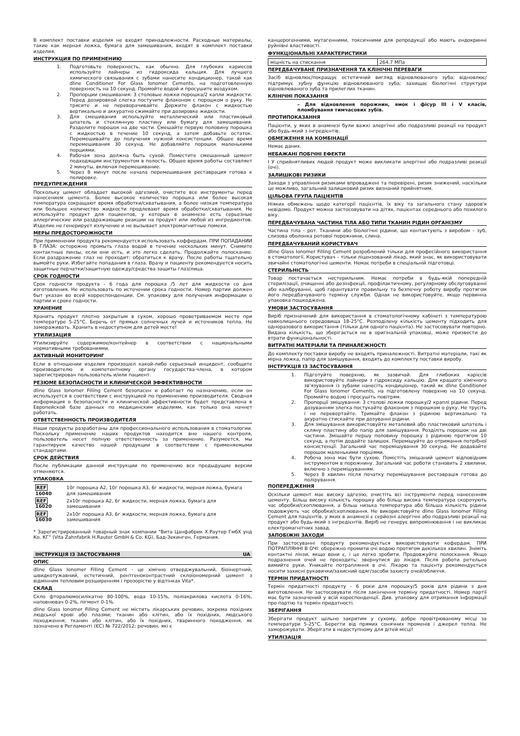В комплект поставки изделия не входят принадлежности. Расходные материалы, такие как мерная ложка, бумага для замешивания, входят в комплект поставки изделия.
ИНСТРУКЦИЯ ПО ПРИМЕНЕНИЮ
1. Подготовьте поверхность, как обычно. Для глубоких кариесов используйте лайнеры из гидроксида кальция. Для лучшего химического связывания с зубами нанесите кондиционер, такой как dline Conditioner For Glass Ionomer Cements, на подготовленную поверхность на 10 секунд. Промойте водой и просушите воздухом.
2. Пропорции смешивания: 3 столовые ложки порошка/2 капли жидкости. Перед дозировкой слегка постучите флаконом с порошком о руку. Не трясите и не переворачивайте. Держите флакон с жидкостью вертикально и аккуратно сжимайте при дозировке жидкости.
3. Для смешивания используйте металлический или пластиковый шпатель и стеклянную пластину или бумагу для замешивания. Разделите порошок на две части. Смешайте первую половину порошка с жидкостью в течение 10 секунд, а затем добавьте остаток. Перемешивайте до получения нужной консистенции. Общее время перемешивания 30 секунд. Не добавляйте порошок маленькими порциями.
4. Рабочая зона должна быть сухой. Поместите смешанный цемент подходящим инструментом в полость. Общее время работы составляет 2 минуты, включая перемешивание.
5. Через 8 минут после начала перемешивания реставрация готова к полировке.
ПРЕДУПРЕЖДЕНИЯ
Поскольку цемент обладает высокой адгезией, очистите все инструменты перед нанесением цемента. Более высокое количество порошка или более высокая температура сокращают время обработки/схватывания, а более низкая температура или большее количество жидкости продлевают время обработки/схватывания. Не используйте продукт для пациентов, у которых в анамнезе есть серьезные аллергические или раздражающие реакции на продукт или любой из ингредиентов. Изделие не генерирует излучение и не вызывает электромагнитные помехи.
МЕРЫ ПРЕДОСТОРОЖНОСТИ
При применении продукта рекомендуется использовать коффердам. ПРИ ПОПАДАНИИ В ГЛАЗА: осторожно промыть глаза водой в течение нескольких минут. Снимите контактные линзы, если они есть, и это легко сделать. Продолжайте полоскание. Если раздражение глаз не проходит: обратиться к врачу. После работы тщательно вымойте руки. Избегайте попадания в глаза. Врачу и пациенту рекомендуется носить защитные перчатки/защитную одежду/средства защиты глаз/лица.
СРОК ГОДНОСТИ
Срок годности продукта - 6 года для порошка /5 лет для жидкости со дня изготовления. Не использовать по истечении срока годности. Номер партии должен быт указан во всей корреспонденции. См. упаковку для получения информации о партии и сроке годности.
ХРАНЕНИЕ
Хранить продукт плотно закрытым в сухом, хорошо проветриваемом месте при температуре 5-25°C. Беречь от прямых солнечных лучей и источников тепла. Не замораживать. Хранить в недоступном для детей месте!
УТИЛИЗАЦИЯ
Утилизируйте содержимое/контейнер в соответствии с национальными нормативными требованиями.
АКТИВНЫЙ МОНИТОРИНГ
Если в отношении изделия произошел какой-либо серьезный инцидент, сообщите производителю и компетентному органу государства-члена, в котором зарегистрирован пользователь и/или пациент.
РЕЗЮМЕ БЕЗОПАСНОСТИ И КЛИНИЧЕСКОЙ ЭФФЕКТИВНОСТИ
dline Glass Ionomer Filling Cement безопасен и работает по назначению, если он используется в соответствии с инструкцией по применению производителя. Сводная информация о безопасности и клинической эффективности будет представлена в Европейской базе данных по медицинским изделиям, как только она начнет работать.
ОТВЕТСТВЕННОСТЬ ПРОИЗВОДИТЕЛЯ
Наши продукты разработаны для профессионального использования в стоматологии. Поскольку применение наших продуктов находится вне нашего контроля, пользователь несет полную ответственность за применение. Разумеется, мы гарантируем качество нашей продукции в соответствии с применяемыми стандартами.
СРОК ДЕЙСТВИЯ
После публикации данной инструкции по применению все предыдущие версии отменяются.
УПАКОВКА
| REF 16040 | 10г порошка A2, 10г порошка A3, 6г жидкости, мерная ложка, бумага для замешивания |
| REF 16020 | 2x10г порошка A2, 6г жидкости, мерная ложка, бумага для замешивания |
| REF 16030 | 2x10г порошка A3, 6г жидкости, мерная ложка, бумага для замешивания |
* Зарегистрированный товарный знак компании "Вита Цанфабрик Х.Раутер ГмбХ унд Ко. КГ" (Vita Zahnfabrik H.Rauter GmbH & Co. KG), Бад-Зекинген, Германия.
ІНСТРУКЦІЯ ІЗ ЗАСТОСУВАННЯ UA
ОПИС
dline Glass Ionomer Filling Cement - це хімічно отверджувальний, біоінертний, швидкотужавний, естетичний, рентгеноконтрастний склоіономерний цемент з відмінним тепловим розширенням і прозорістю у відтінках Vita*.
СКЛАД
Скло фторалюмосилікатне 80-100%, вода 10-15%, поліакрилова кислота 0-16%, наповнювач 0-2%, пігмент 0-1%.
dline Glass Ionomer Filling Cement не містить лікарських речовин, зокрема похідних людської крові або плазми; тканин або клітин, або їх похідних, людського походження; тканин або клітин, або їх похідних, тваринного походження, як зазначено в Регламенті (ЄС) № 722/2012; речовин, які є
канцерогенними, мутагенними, токсичними для репродукції або мають ендокринні руйнівні властивості.
ФУНКЦІОНАЛЬНІ ХАРАКТЕРИСТИКИ
| міцність на стискання | 264.7 МПа |
ПЕРЕДБАЧУВАНЕ ПРИЗНАЧЕННЯ ТА КЛІНІЧНІ ПЕРЕВАГИ
Засіб відновлює/покращує естетичний вигляд відновлюваного зуба; відновлює/підтримує зубну функцію відновлюваного зуба; захищає біологічні структури відновлюваного зуба та прилеглих тканин.
КЛІНІЧНІ ПОКАЗАННЯ
– Для відновлення порожнин, ямок і фісур III і V класів, пломбування тимчасових зубів.
ПРОТИПОКАЗАННЯ
Пацієнти, у яких в анамнезі були важкі алергічні або подразливі реакції на продукт або будь-який з інгредієнтів.
ОБМЕЖЕННЯ НА КОМБІНАЦІЇ
Немає даних.
НЕБАЖАНІ ПОБІЧНІ ЕФЕКТИ
І У сприйнятливих людей продукт може викликати алергічні або подразливі реакції (очі).
ЗАЛИШКОВІ РИЗИКИ
Заходи з управління ризиками впроваджені та перевірені, ризик знижений, наскільки це можливо, загальний залишковий ризик визнаний прийнятним.
ЦІЛЬОВА ГРУПА ПАЦІЄНТІВ
Ніяких обмежень щодо категорії пацієнтів, їх віку та загального стану здоров'я невідомо. Продукт можна застосовувати на дітях, пацієнтах середнього або похилого віку.
ПЕРЕДБАЧУВАНА ЧАСТИНА ТІЛА АБО ТИПИ ТКАНИН РІДИН ОРГАНІЗМУ
Частина тіла – рот. Тканини або біологічні рідини, що контактують з виробом – зуб, слизова оболонка ротової порожнини, слина.
ПЕРЕДБАЧУВАНИЙ КОРИСТУВАЧ
dline Glass Ionomer Filling Cement розроблений тільки для професійного використання в стоматології. Користувач – тільки ліцензований лікар, який знає, як використовувати звичайні стоматологічні цементи. Немає потреби в спеціальній підготовці.
СТЕРИЛЬНІСТЬ
Товар постачається нестерильним. Немає потреби в будь-якій попередній стерилізації, очищенні або дезінфекції, профілактичному, регулярному обслуговуванні або калібруванні, щоб гарантувати правильну та безпечну роботу виробу протягом його передбачуваного терміну служби. Однак не використовуйте, якщо первинна упаковка пошкоджена.
УМОВИ ЗАСТОСУВАННЯ
Виріб призначений для використання в стоматологічному кабінеті з температурою навколишнього середовища 18-25°C. Розподілену кількість цементу підходить для одноразового використання (тільки для одного пацієнта). Не застосовувати повторно. Видана кількість, що зберігається не в оригінальній упаковці, може призвести до втрати функціональності.
ВИТРАТНІ МАТЕРІАЛИ ТА ПРИНАЛЕЖНОСТІ
До комплекту поставки виробу не входять приналежності. Витратні матеріали, такі як мірна ложка, папір для замішування, входять до комплекту поставки виробу.
ІНСТРУКЦІЯ ІЗ ЗАСТОСУВАННЯ
1. Підготуйте поверхню, як зазвичай. Для глибоких карієсів використовуйте лайнери з гідроксиду кальцію. Для кращого хімічного зв'язування із зубами нанесіть кондиціонер, такий як dline Conditioner For Glass Ionomer Cements, на підготовлену поверхню на 10 секунд. Промийте водою і просушіть повітрям.
2. Пропорції змішування: 3 столові ложки порошку/2 краплі рідини. Перед дозуванням злегка постукайте флаконом з порошком о руку. Не трусіть і не перевертайте. Тримайте флакон з рідиною вертикально та акуратно стискайте при дозуванні рідини.
3. Для змішування використовуйте металевий або пластиковий шпатель і скляну пластину або папір для замішування. Розділіть порошок на дві частини. Змішайте першу половину порошку з рідиною протягом 10 секунд, а потім додайте залишок. Перемішуйте до отримання потрібної консистенції. Загальний час перемішування 30 секунд. Не додавайте порошок маленькими порціями.
4. Робоча зона має бути сухою. Помістіть змішаний цемент відповідним інструментом в порожнину. Загальний час роботи становить 2 хвилини, включно з перемішуванням.
5. Через 8 хвилин після початку перемішування реставрація готова до полірування.
ПОПЕРЕДЖЕННЯ
Оскільки цемент має високу адгезію, очистіть всі інструменти перед нанесенням цементу. Більш високу кількість порошку або більш висока температура скорочують час обробки/схоплювання, а більш низька температура або більша кількість рідини подовжують час обробки/схоплювання. Не використовуйте dline Glass Ionomer Filling Cement для пацієнтів, у яких в анамнезі є серйозні алергічні або подразливі реакції на продукт або будь-який з інгредієнтів. Виріб не генерує випромінювання і не викликає електромагнітних завад.
ЗАПОБІЖНІ ЗАХОДИ
При застосуванні продукту рекомендується використовувати кофердам. ПРИ ПОТРАПЛЯННІ В ОЧІ: обережно промити очі водою протягом декількох хвилин. Зніміть контактні лінзи, якщо вони є, і це легко зробити. Продовжуйте полоскання. Якщо подразнення очей не проходить: звернутися до лікаря. Після роботи ретельно вимийте руки. Уникайте потрапляння в очі. Лікарю та пацієнту рекомендується носити захисні рукавички/захисний одяг/засоби захисту очей/обличчя.
ТЕРМІН ПРИДАТНОСТІ
Термін придатності продукту – 6 роки для порошку/5 років для рідини з дня виготовлення. Не застосовувати після закінчення терміну придатності. Номер партії має бути зазначений у всій кореспонденції. Див. упаковку для отримання інформації про партію та термін придатності.
ЗБЕРІГАННЯ
Зберігати продукт щільно закритим у сухому, добре провітрюваному місці за температури 5-25°C. Берегти від прямих сонячних променів і джерел тепла. Не заморожувати. Зберігати в недоступному для дітей місці!
УТИЛІЗАЦІЯ